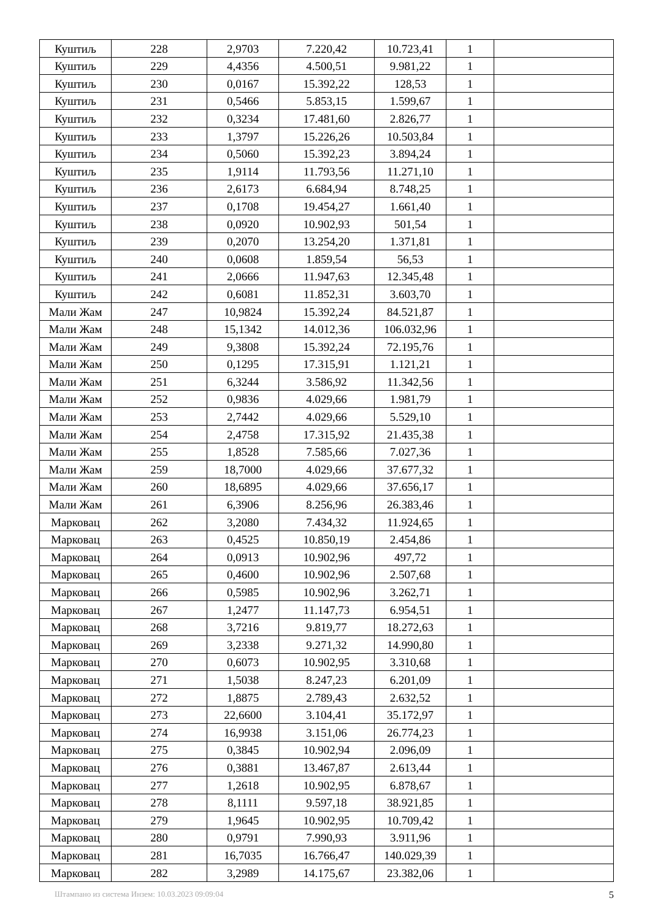| Куштиљ | 228 | 2,9703 | 7.220,42 | 10.723,41 | 1 | |
| Куштиљ | 229 | 4,4356 | 4.500,51 | 9.981,22 | 1 | |
| Куштиљ | 230 | 0,0167 | 15.392,22 | 128,53 | 1 | |
| Куштиљ | 231 | 0,5466 | 5.853,15 | 1.599,67 | 1 | |
| Куштиљ | 232 | 0,3234 | 17.481,60 | 2.826,77 | 1 | |
| Куштиљ | 233 | 1,3797 | 15.226,26 | 10.503,84 | 1 | |
| Куштиљ | 234 | 0,5060 | 15.392,23 | 3.894,24 | 1 | |
| Куштиљ | 235 | 1,9114 | 11.793,56 | 11.271,10 | 1 | |
| Куштиљ | 236 | 2,6173 | 6.684,94 | 8.748,25 | 1 | |
| Куштиљ | 237 | 0,1708 | 19.454,27 | 1.661,40 | 1 | |
| Куштиљ | 238 | 0,0920 | 10.902,93 | 501,54 | 1 | |
| Куштиљ | 239 | 0,2070 | 13.254,20 | 1.371,81 | 1 | |
| Куштиљ | 240 | 0,0608 | 1.859,54 | 56,53 | 1 | |
| Куштиљ | 241 | 2,0666 | 11.947,63 | 12.345,48 | 1 | |
| Куштиљ | 242 | 0,6081 | 11.852,31 | 3.603,70 | 1 | |
| Мали Жам | 247 | 10,9824 | 15.392,24 | 84.521,87 | 1 | |
| Мали Жам | 248 | 15,1342 | 14.012,36 | 106.032,96 | 1 | |
| Мали Жам | 249 | 9,3808 | 15.392,24 | 72.195,76 | 1 | |
| Мали Жам | 250 | 0,1295 | 17.315,91 | 1.121,21 | 1 | |
| Мали Жам | 251 | 6,3244 | 3.586,92 | 11.342,56 | 1 | |
| Мали Жам | 252 | 0,9836 | 4.029,66 | 1.981,79 | 1 | |
| Мали Жам | 253 | 2,7442 | 4.029,66 | 5.529,10 | 1 | |
| Мали Жам | 254 | 2,4758 | 17.315,92 | 21.435,38 | 1 | |
| Мали Жам | 255 | 1,8528 | 7.585,66 | 7.027,36 | 1 | |
| Мали Жам | 259 | 18,7000 | 4.029,66 | 37.677,32 | 1 | |
| Мали Жам | 260 | 18,6895 | 4.029,66 | 37.656,17 | 1 | |
| Мали Жам | 261 | 6,3906 | 8.256,96 | 26.383,46 | 1 | |
| Марковац | 262 | 3,2080 | 7.434,32 | 11.924,65 | 1 | |
| Марковац | 263 | 0,4525 | 10.850,19 | 2.454,86 | 1 | |
| Марковац | 264 | 0,0913 | 10.902,96 | 497,72 | 1 | |
| Марковац | 265 | 0,4600 | 10.902,96 | 2.507,68 | 1 | |
| Марковац | 266 | 0,5985 | 10.902,96 | 3.262,71 | 1 | |
| Марковац | 267 | 1,2477 | 11.147,73 | 6.954,51 | 1 | |
| Марковац | 268 | 3,7216 | 9.819,77 | 18.272,63 | 1 | |
| Марковац | 269 | 3,2338 | 9.271,32 | 14.990,80 | 1 | |
| Марковац | 270 | 0,6073 | 10.902,95 | 3.310,68 | 1 | |
| Марковац | 271 | 1,5038 | 8.247,23 | 6.201,09 | 1 | |
| Марковац | 272 | 1,8875 | 2.789,43 | 2.632,52 | 1 | |
| Марковац | 273 | 22,6600 | 3.104,41 | 35.172,97 | 1 | |
| Марковац | 274 | 16,9938 | 3.151,06 | 26.774,23 | 1 | |
| Марковац | 275 | 0,3845 | 10.902,94 | 2.096,09 | 1 | |
| Марковац | 276 | 0,3881 | 13.467,87 | 2.613,44 | 1 | |
| Марковац | 277 | 1,2618 | 10.902,95 | 6.878,67 | 1 | |
| Марковац | 278 | 8,1111 | 9.597,18 | 38.921,85 | 1 | |
| Марковац | 279 | 1,9645 | 10.902,95 | 10.709,42 | 1 | |
| Марковац | 280 | 0,9791 | 7.990,93 | 3.911,96 | 1 | |
| Марковац | 281 | 16,7035 | 16.766,47 | 140.029,39 | 1 | |
| Марковац | 282 | 3,2989 | 14.175,67 | 23.382,06 | 1 | |
Штампано из система Инзем: 10.03.2023 09:09:04 5